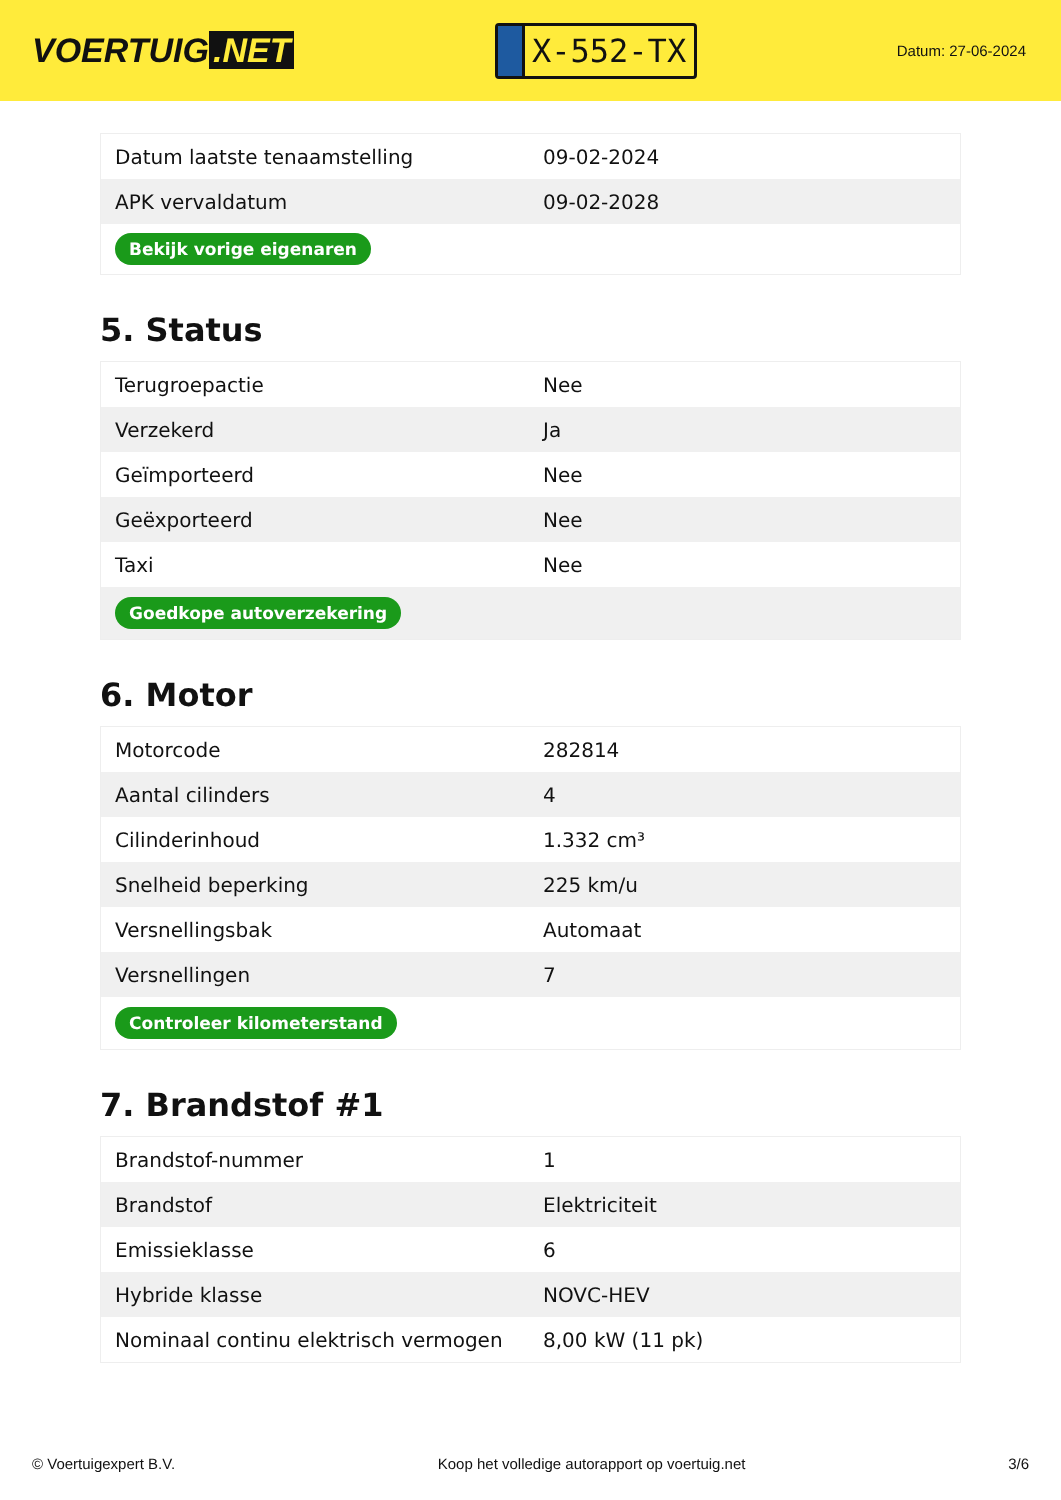VOERTUIG.NET
X-552-TX
Datum: 27-06-2024
| Datum laatste tenaamstelling | 09-02-2024 |
| APK vervaldatum | 09-02-2028 |
| Bekijk vorige eigenaren | |
5. Status
| Terugroepactie | Nee |
| Verzekerd | Ja |
| Geïmporteerd | Nee |
| Geëxporteerd | Nee |
| Taxi | Nee |
| Goedkope autoverzekering | |
6. Motor
| Motorcode | 282814 |
| Aantal cilinders | 4 |
| Cilinderinhoud | 1.332 cm³ |
| Snelheid beperking | 225 km/u |
| Versnellingsbak | Automaat |
| Versnellingen | 7 |
| Controleer kilometerstand | |
7. Brandstof #1
| Brandstof-nummer | 1 |
| Brandstof | Elektriciteit |
| Emissieklasse | 6 |
| Hybride klasse | NOVC-HEV |
| Nominaal continu elektrisch vermogen | 8,00 kW (11 pk) |
© Voertuigexpert B.V. Koop het volledige autorapport op voertuig.net 3/6